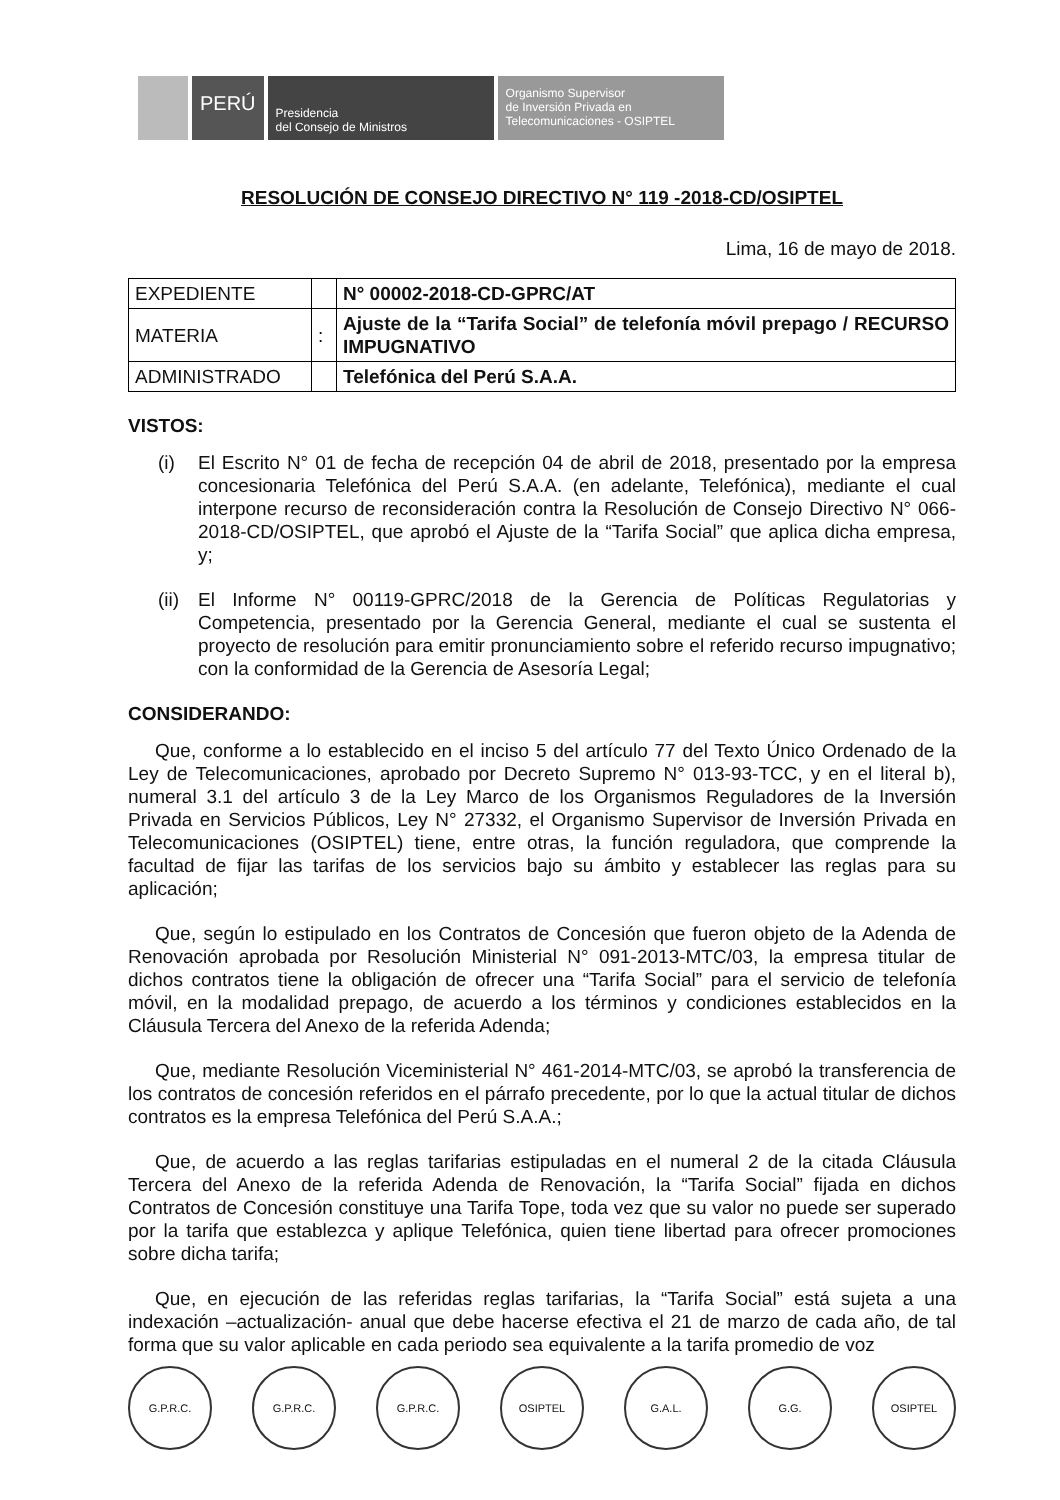PERÚ
Presidencia
del Consejo de Ministros
Organismo Supervisor
de Inversión Privada en
Telecomunicaciones - OSIPTEL
RESOLUCIÓN DE CONSEJO DIRECTIVO N° 119 -2018-CD/OSIPTEL
Lima, 16 de mayo de 2018.
| EXPEDIENTE | | N° 00002-2018-CD-GPRC/AT |
| MATERIA | : | Ajuste de la “Tarifa Social” de telefonía móvil prepago / RECURSO IMPUGNATIVO |
| ADMINISTRADO | | Telefónica del Perú S.A.A. |
VISTOS:
(i) El Escrito N° 01 de fecha de recepción 04 de abril de 2018, presentado por la empresa concesionaria Telefónica del Perú S.A.A. (en adelante, Telefónica), mediante el cual interpone recurso de reconsideración contra la Resolución de Consejo Directivo N° 066-2018-CD/OSIPTEL, que aprobó el Ajuste de la “Tarifa Social” que aplica dicha empresa, y;
(ii)
El Informe N° 00119-GPRC/2018 de la Gerencia de Políticas Regulatorias y Competencia, presentado por la Gerencia General, mediante el cual se sustenta el proyecto de resolución para emitir pronunciamiento sobre el referido recurso impugnativo; con la conformidad de la Gerencia de Asesoría Legal;
CONSIDERANDO:
Que, conforme a lo establecido en el inciso 5 del artículo 77 del Texto Único Ordenado de la Ley de Telecomunicaciones, aprobado por Decreto Supremo N° 013-93-TCC, y en el literal b), numeral 3.1 del artículo 3 de la Ley Marco de los Organismos Reguladores de la Inversión Privada en Servicios Públicos, Ley N° 27332, el Organismo Supervisor de Inversión Privada en Telecomunicaciones (OSIPTEL) tiene, entre otras, la función reguladora, que comprende la facultad de fijar las tarifas de los servicios bajo su ámbito y establecer las reglas para su aplicación;
Que, según lo estipulado en los Contratos de Concesión que fueron objeto de la Adenda de Renovación aprobada por Resolución Ministerial N° 091-2013-MTC/03, la empresa titular de dichos contratos tiene la obligación de ofrecer una “Tarifa Social” para el servicio de telefonía móvil, en la modalidad prepago, de acuerdo a los términos y condiciones establecidos en la Cláusula Tercera del Anexo de la referida Adenda;
Que, mediante Resolución Viceministerial N° 461-2014-MTC/03, se aprobó la transferencia de los contratos de concesión referidos en el párrafo precedente, por lo que la actual titular de dichos contratos es la empresa Telefónica del Perú S.A.A.;
Que, de acuerdo a las reglas tarifarias estipuladas en el numeral 2 de la citada Cláusula Tercera del Anexo de la referida Adenda de Renovación, la “Tarifa Social” fijada en dichos Contratos de Concesión constituye una Tarifa Tope, toda vez que su valor no puede ser superado por la tarifa que establezca y aplique Telefónica, quien tiene libertad para ofrecer promociones sobre dicha tarifa;
Que, en ejecución de las referidas reglas tarifarias, la “Tarifa Social” está sujeta a una indexación –actualización- anual que debe hacerse efectiva el 21 de marzo de cada año, de tal forma que su valor aplicable en cada periodo sea equivalente a la tarifa promedio de voz
G.P.R.C. G.P.R.C. G.P.R.C. OSIPTEL G.A.L. G.G. OSIPTEL